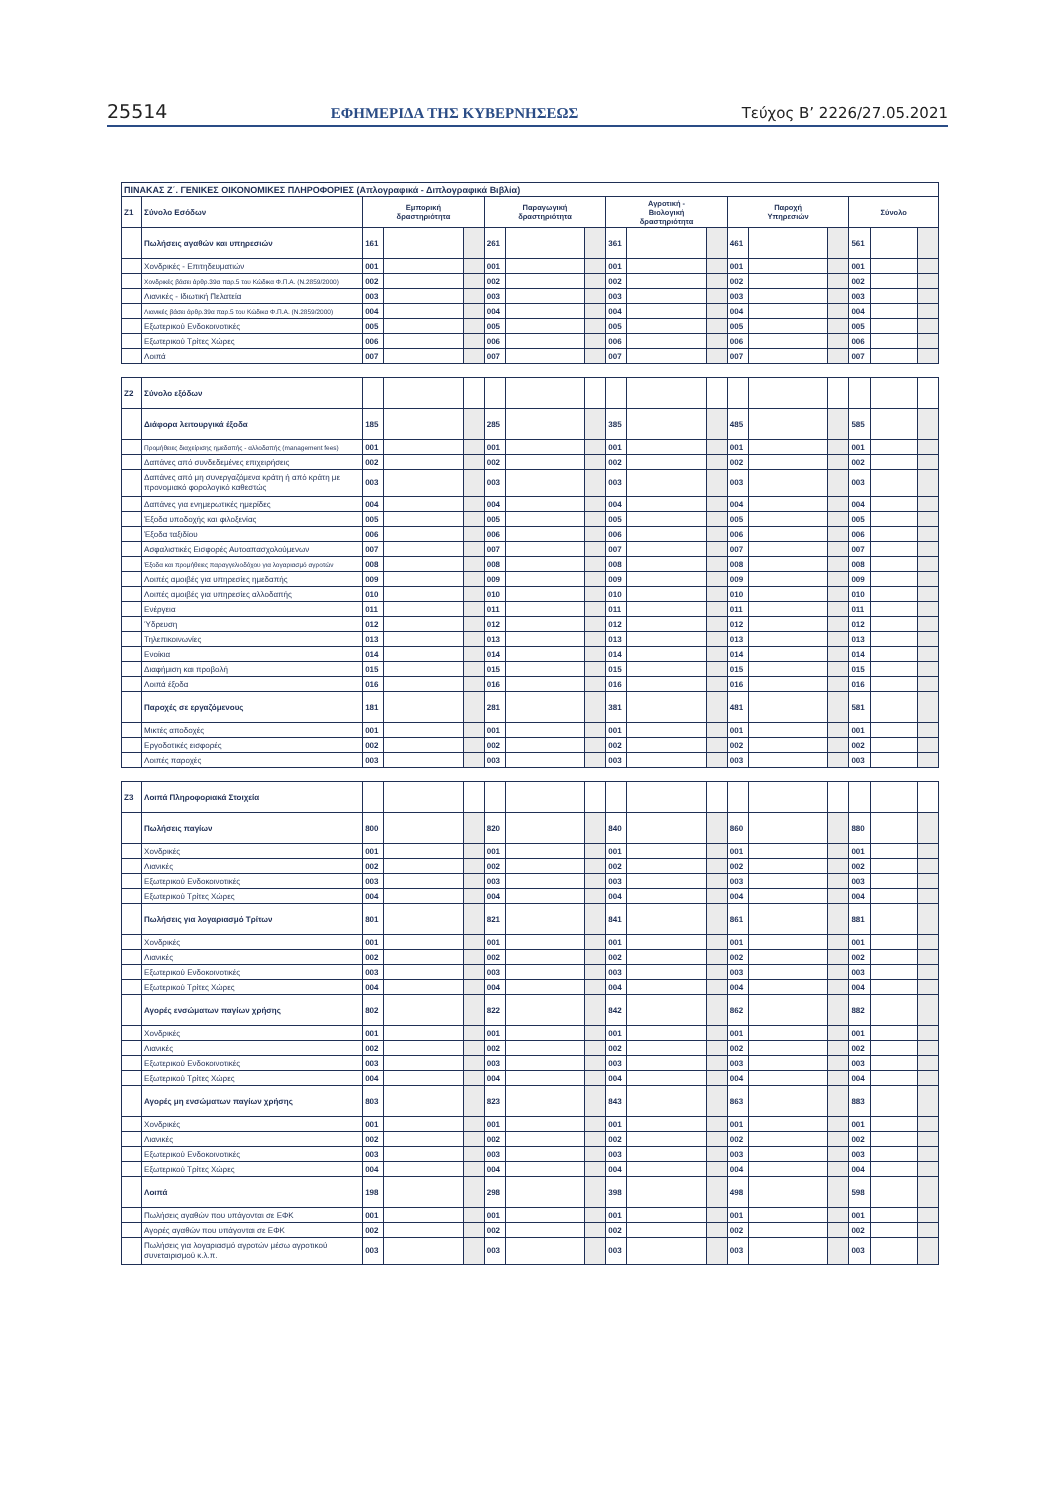25514 ΕΦΗΜΕΡΙΔΑ TΗΣ ΚΥΒΕΡΝΗΣΕΩΣ Τεύχος B’ 2226/27.05.2021
| ΠΙΝΑΚΑΣ Ζ΄. ΓΕΝΙΚΕΣ ΟΙΚΟΝΟΜΙΚΕΣ ΠΛΗΡΟΦΟΡΙΕΣ (Απλογραφικά - Διπλογραφικά Βιβλία) | | | | | | | | | | | | | | | | |
| --- | --- | --- | --- | --- | --- | --- | --- | --- | --- | --- | --- | --- | --- | --- | --- | --- |
| Ζ1 | Σύνολο Εσόδων | Εμπορική δραστηριότητα | | | Παραγωγική δραστηριότητα | | | Αγροτική - Βιολογική δραστηριότητα | | | Παροχή Υπηρεσιών | | | Σύνολο | | |
| | Πωλήσεις αγαθών και υπηρεσιών | 161 | | | 261 | | | 361 | | | 461 | | | 561 | | |
| | Χονδρικές - Επιτηδευματιών | 001 | | | 001 | | | 001 | | | 001 | | | 001 | | |
| | Χονδρικές βάσει άρθρ.39α παρ.5 του Κώδικα Φ.Π.Α. (Ν.2859/2000) | 002 | | | 002 | | | 002 | | | 002 | | | 002 | | |
| | Λιανικές - Ιδιωτική Πελατεία | 003 | | | 003 | | | 003 | | | 003 | | | 003 | | |
| | Λιανικές βάσει άρθρ.39α παρ.5 του Κώδικα Φ.Π.Α. (Ν.2859/2000) | 004 | | | 004 | | | 004 | | | 004 | | | 004 | | |
| | Εξωτερικού Ενδοκοινοτικές | 005 | | | 005 | | | 005 | | | 005 | | | 005 | | |
| | Εξωτερικού Τρίτες Χώρες | 006 | | | 006 | | | 006 | | | 006 | | | 006 | | |
| | Λοιπά | 007 | | | 007 | | | 007 | | | 007 | | | 007 | | |
| Ζ2 | Σύνολο εξόδων | | | | | | | | | | | | | | | |
| | Διάφορα λειτουργικά έξοδα | 185 | | | 285 | | | 385 | | | 485 | | | 585 | | |
| | Προμήθειες διαχείρισης ημεδαπής - αλλοδαπής (management fees) | 001 | | | 001 | | | 001 | | | 001 | | | 001 | | |
| | Δαπάνες από συνδεδεμένες επιχειρήσεις | 002 | | | 002 | | | 002 | | | 002 | | | 002 | | |
| | Δαπάνες από μη συνεργαζόμενα κράτη ή από κράτη με προνομιακό φορολογικό καθεστώς | 003 | | | 003 | | | 003 | | | 003 | | | 003 | | |
| | Δαπάνες για ενημερωτικές ημερίδες | 004 | | | 004 | | | 004 | | | 004 | | | 004 | | |
| | Έξοδα υποδοχής και φιλοξενίας | 005 | | | 005 | | | 005 | | | 005 | | | 005 | | |
| | Έξοδα ταξιδίου | 006 | | | 006 | | | 006 | | | 006 | | | 006 | | |
| | Ασφαλιστικές Εισφορές Αυτοαπασχολούμενων | 007 | | | 007 | | | 007 | | | 007 | | | 007 | | |
| | Έξοδα και προμήθειες παραγγελιοδόχου για λογαριασμό αγροτών | 008 | | | 008 | | | 008 | | | 008 | | | 008 | | |
| | Λοιπές αμοιβές για υπηρεσίες ημεδαπής | 009 | | | 009 | | | 009 | | | 009 | | | 009 | | |
| | Λοιπές αμοιβές για υπηρεσίες αλλοδαπής | 010 | | | 010 | | | 010 | | | 010 | | | 010 | | |
| | Ενέργεια | 011 | | | 011 | | | 011 | | | 011 | | | 011 | | |
| | Ύδρευση | 012 | | | 012 | | | 012 | | | 012 | | | 012 | | |
| | Τηλεπικοινωνίες | 013 | | | 013 | | | 013 | | | 013 | | | 013 | | |
| | Ενοίκια | 014 | | | 014 | | | 014 | | | 014 | | | 014 | | |
| | Διαφήμιση και προβολή | 015 | | | 015 | | | 015 | | | 015 | | | 015 | | |
| | Λοιπά έξοδα | 016 | | | 016 | | | 016 | | | 016 | | | 016 | | |
| | Παροχές σε εργαζόμενους | 181 | | | 281 | | | 381 | | | 481 | | | 581 | | |
| | Μικτές αποδοχές | 001 | | | 001 | | | 001 | | | 001 | | | 001 | | |
| | Εργοδοτικές εισφορές | 002 | | | 002 | | | 002 | | | 002 | | | 002 | | |
| | Λοιπές παροχές | 003 | | | 003 | | | 003 | | | 003 | | | 003 | | |
| Ζ3 | Λοιπά Πληροφοριακά Στοιχεία | | | | | | | | | | | | | | | |
| | Πωλήσεις παγίων | 800 | | | 820 | | | 840 | | | 860 | | | 880 | | |
| | Χονδρικές | 001 | | | 001 | | | 001 | | | 001 | | | 001 | | |
| | Λιανικές | 002 | | | 002 | | | 002 | | | 002 | | | 002 | | |
| | Εξωτερικού Ενδοκοινοτικές | 003 | | | 003 | | | 003 | | | 003 | | | 003 | | |
| | Εξωτερικού Τρίτες Χώρες | 004 | | | 004 | | | 004 | | | 004 | | | 004 | | |
| | Πωλήσεις για λογαριασμό Τρίτων | 801 | | | 821 | | | 841 | | | 861 | | | 881 | | |
| | Χονδρικές | 001 | | | 001 | | | 001 | | | 001 | | | 001 | | |
| | Λιανικές | 002 | | | 002 | | | 002 | | | 002 | | | 002 | | |
| | Εξωτερικού Ενδοκοινοτικές | 003 | | | 003 | | | 003 | | | 003 | | | 003 | | |
| | Εξωτερικού Τρίτες Χώρες | 004 | | | 004 | | | 004 | | | 004 | | | 004 | | |
| | Αγορές ενσώματων παγίων χρήσης | 802 | | | 822 | | | 842 | | | 862 | | | 882 | | |
| | Χονδρικές | 001 | | | 001 | | | 001 | | | 001 | | | 001 | | |
| | Λιανικές | 002 | | | 002 | | | 002 | | | 002 | | | 002 | | |
| | Εξωτερικού Ενδοκοινοτικές | 003 | | | 003 | | | 003 | | | 003 | | | 003 | | |
| | Εξωτερικού Τρίτες Χώρες | 004 | | | 004 | | | 004 | | | 004 | | | 004 | | |
| | Αγορές μη ενσώματων παγίων χρήσης | 803 | | | 823 | | | 843 | | | 863 | | | 883 | | |
| | Χονδρικές | 001 | | | 001 | | | 001 | | | 001 | | | 001 | | |
| | Λιανικές | 002 | | | 002 | | | 002 | | | 002 | | | 002 | | |
| | Εξωτερικού Ενδοκοινοτικές | 003 | | | 003 | | | 003 | | | 003 | | | 003 | | |
| | Εξωτερικού Τρίτες Χώρες | 004 | | | 004 | | | 004 | | | 004 | | | 004 | | |
| | Λοιπά | 198 | | | 298 | | | 398 | | | 498 | | | 598 | | |
| | Πωλήσεις αγαθών που υπάγονται σε ΕΦΚ | 001 | | | 001 | | | 001 | | | 001 | | | 001 | | |
| | Αγορές αγαθών που υπάγονται σε ΕΦΚ | 002 | | | 002 | | | 002 | | | 002 | | | 002 | | |
| | Πωλήσεις για λογαριασμό αγροτών μέσω αγροτικού συνεταιρισμού κ.λ.π. | 003 | | | 003 | | | 003 | | | 003 | | | 003 | | |